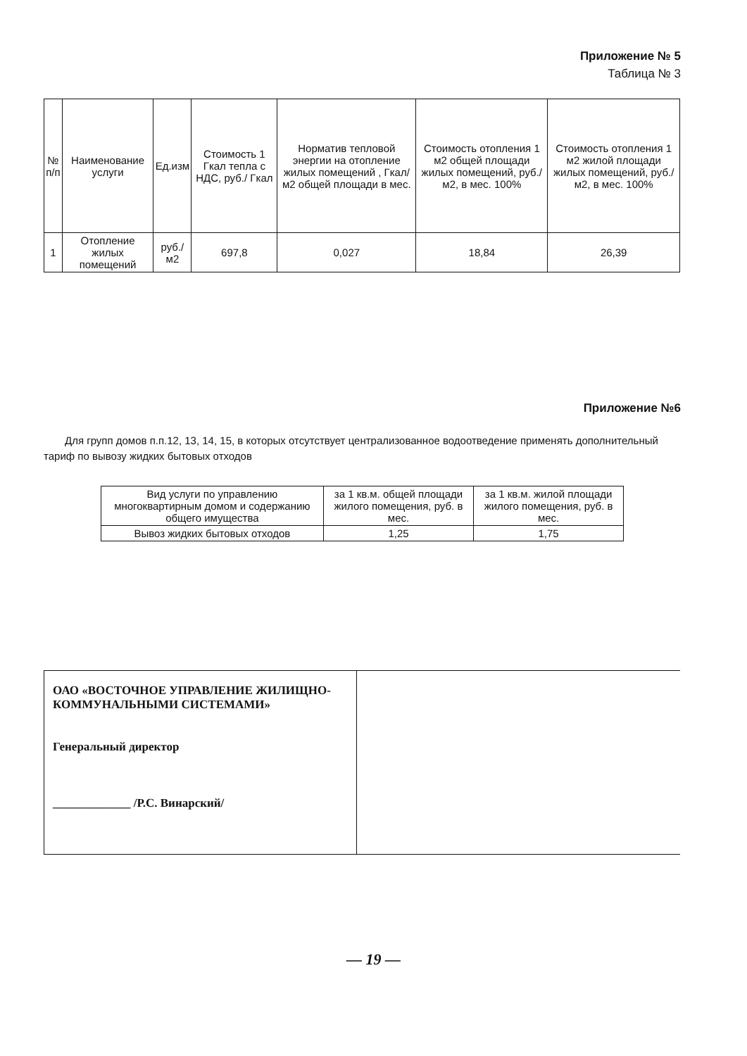Приложение № 5
Таблица № 3
| № п/п | Наименование услуги | Ед.изм | Стоимость 1 Гкал тепла с НДС, руб./ Гкал | Норматив тепловой энергии на отопление жилых помещений , Гкал/м2 общей площади в мес. | Стоимость отопления 1 м2 общей площади жилых помещений, руб./м2, в мес. 100% | Стоимость отопления 1 м2 жилой площади жилых помещений, руб./ м2, в мес. 100% |
| --- | --- | --- | --- | --- | --- | --- |
| 1 | Отопление жилых помещений | руб./м2 | 697,8 | 0,027 | 18,84 | 26,39 |
Приложение №6
Для групп домов п.п.12, 13, 14, 15, в которых отсутствует централизованное водоотведение применять дополнительный тариф по вывозу жидких бытовых отходов
| Вид услуги по управлению многоквартирным домом и содержанию общего имущества | за 1 кв.м. общей площади жилого помещения, руб. в мес. | за 1 кв.м. жилой площади жилого помещения, руб. в мес. |
| Вывоз жидких бытовых отходов | 1,25 | 1,75 |
ОАО «ВОСТОЧНОЕ УПРАВЛЕНИЕ ЖИЛИЩНО-КОММУНАЛЬНЫМИ СИСТЕМАМИ»
Генеральный директор
_____________ /Р.С. Винарский/
— 19 —